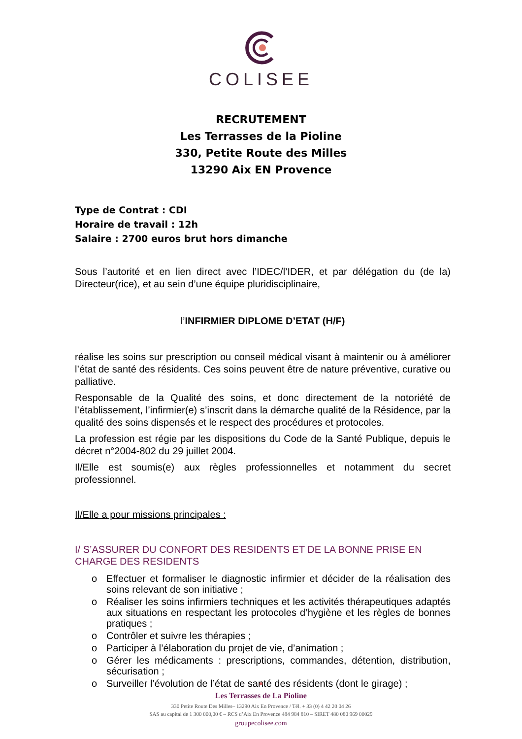COLISEE
RECRUTEMENT
Les Terrasses de la Pioline
330, Petite Route des Milles
13290 Aix EN Provence
Type de Contrat : CDI
Horaire de travail : 12h
Salaire : 2700 euros brut hors dimanche
Sous l’autorité et en lien direct avec l’IDEC/l’IDER, et par délégation du (de la) Directeur(rice), et au sein d’une équipe pluridisciplinaire,
l’INFIRMIER DIPLOME D’ETAT (H/F)
réalise les soins sur prescription ou conseil médical visant à maintenir ou à améliorer l’état de santé des résidents. Ces soins peuvent être de nature préventive, curative ou palliative.
Responsable de la Qualité des soins, et donc directement de la notoriété de l’établissement, l’infirmier(e) s’inscrit dans la démarche qualité de la Résidence, par la qualité des soins dispensés et le respect des procédures et protocoles.
La profession est régie par les dispositions du Code de la Santé Publique, depuis le décret n°2004-802 du 29 juillet 2004.
Il/Elle est soumis(e) aux règles professionnelles et notamment du secret professionnel.
Il/Elle a pour missions principales :
I/ S’ASSURER DU CONFORT DES RESIDENTS ET DE LA BONNE PRISE EN CHARGE DES RESIDENTS
o Effectuer et formaliser le diagnostic infirmier et décider de la réalisation des soins relevant de son initiative ;
o Réaliser les soins infirmiers techniques et les activités thérapeutiques adaptés aux situations en respectant les protocoles d’hygiène et les règles de bonnes pratiques ;
o Contrôler et suivre les thérapies ;
o Participer à l’élaboration du projet de vie, d’animation ;
o Gérer les médicaments : prescriptions, commandes, détention, distribution, sécurisation ;
o Surveiller l’évolution de l’état de santé des résidents (dont le girage) ;
Les Terrasses de La Pioline
330 Petite Route Des Milles– 13290 Aix En Provence / Tél. + 33 (0) 4 42 20 04 26
SAS au capital de 1 300 000,00 € – RCS d’Aix En Provence 484 984 810 – SIRET 480 080 969 00029
groupecolisee.com